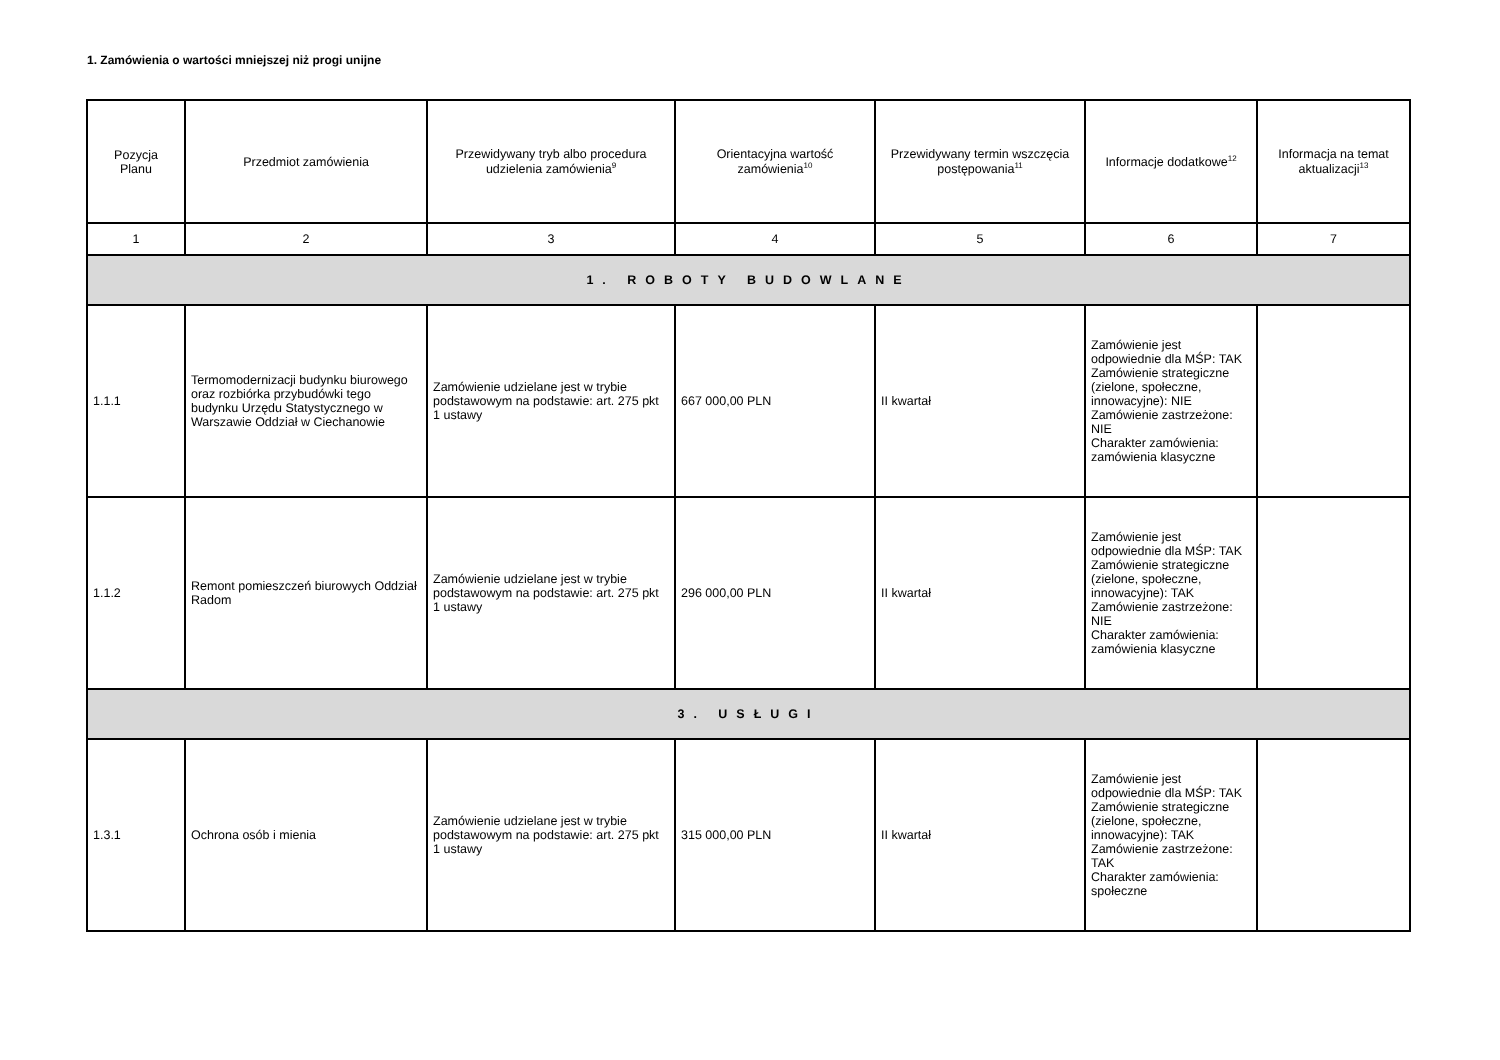1. Zamówienia o wartości mniejszej niż progi unijne
| Pozycja Planu | Przedmiot zamówienia | Przewidywany tryb albo procedura udzielenia zamówienia<sup>9</sup> | Orientacyjna wartość zamówienia<sup>10</sup> | Przewidywany termin wszczęcia postępowania<sup>11</sup> | Informacje dodatkowe<sup>12</sup> | Informacja na temat aktualizacji<sup>13</sup> |
| --- | --- | --- | --- | --- | --- | --- |
| 1 | 2 | 3 | 4 | 5 | 6 | 7 |
| 1. ROBOTY BUDOWLANE | | | | | | |
| 1.1.1 | Termomodernizacji budynku biurowego oraz rozbiórka przybudówki tego budynku Urzędu Statystycznego w Warszawie Oddział w Ciechanowie | Zamówienie udzielane jest w trybie podstawowym na podstawie: art. 275 pkt 1 ustawy | 667 000,00 PLN | II kwartał | Zamówienie jest odpowiednie dla MŚP: TAK Zamówienie strategiczne (zielone, społeczne, innowacyjne): NIE Zamówienie zastrzeżone: NIE Charakter zamówienia: zamówienia klasyczne | |
| 1.1.2 | Remont pomieszczeń biurowych Oddział Radom | Zamówienie udzielane jest w trybie podstawowym na podstawie: art. 275 pkt 1 ustawy | 296 000,00 PLN | II kwartał | Zamówienie jest odpowiednie dla MŚP: TAK Zamówienie strategiczne (zielone, społeczne, innowacyjne): TAK Zamówienie zastrzeżone: NIE Charakter zamówienia: zamówienia klasyczne | |
| 3. USŁUGI | | | | | | |
| 1.3.1 | Ochrona osób i mienia | Zamówienie udzielane jest w trybie podstawowym na podstawie: art. 275 pkt 1 ustawy | 315 000,00 PLN | II kwartał | Zamówienie jest odpowiednie dla MŚP: TAK Zamówienie strategiczne (zielone, społeczne, innowacyjne): TAK Zamówienie zastrzeżone: TAK Charakter zamówienia: społeczne | |